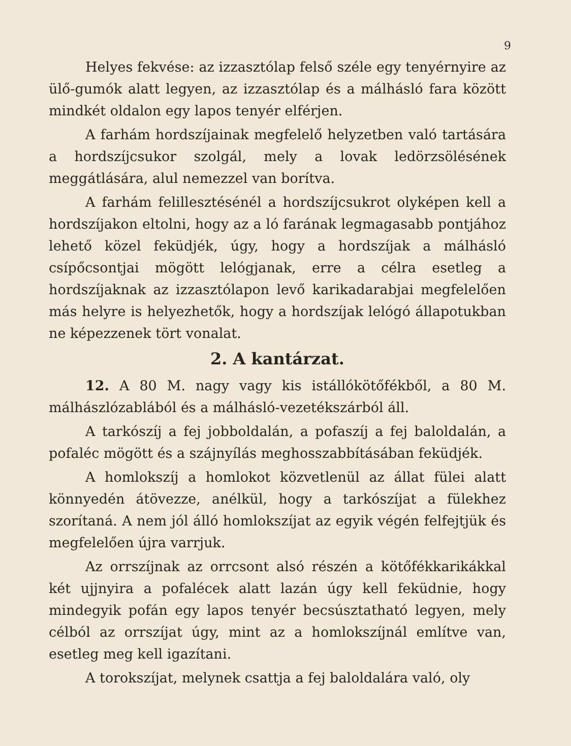9
Helyes fekvése: az izzasztólap felső széle egy tenyérnyire az ülő-gumók alatt legyen, az izzasztólap és a málhásló fara között mindkét oldalon egy lapos tenyér elférjen.
A farhám hordszíjainak megfelelő helyzetben való tartására a hordszíjcsukor szolgál, mely a lovak ledörzsölésének meggátlására, alul nemezzel van borítva.
A farhám felillesztésénél a hordszíjcsukrot olyképen kell a hordszíjakon eltolni, hogy az a ló farának legmagasabb pontjához lehető közel feküdjék, úgy, hogy a hordszíjak a málhásló csípőcsontjai mögött lelógjanak, erre a célra esetleg a hordszíjaknak az izzasztólapon levő karikadarabjai megfelelően más helyre is helyezhetők, hogy a hordszíjak lelógó állapotukban ne képezzenek tört vonalat.
2. A kantárzat.
12. A 80 M. nagy vagy kis istállókötőfékből, a 80 M. málhászlózablából és a málhásló-vezetékszárból áll.
A tarkószíj a fej jobboldalán, a pofaszíj a fej baloldalán, a pofaléc mögött és a szájnyílás meghosszabbításában feküdjék.
A homlokszíj a homlokot közvetlenül az állat fülei alatt könnyedén átövezze, anélkül, hogy a tarkószíjat a fülekhez szorítaná. A nem jól álló homlokszíjat az egyik végén felfejtjük és megfelelően újra varrjuk.
Az orrszíjnak az orrcsont alsó részén a kötőfékkarikákkal két ujjnyira a pofalécek alatt lazán úgy kell feküdnie, hogy mindegyik pofán egy lapos tenyér becsúsztatható legyen, mely célból az orrszíjat úgy, mint az a homlokszíjnál említve van, esetleg meg kell igazítani.
A torokszíjat, melynek csattja a fej baloldalára való, oly